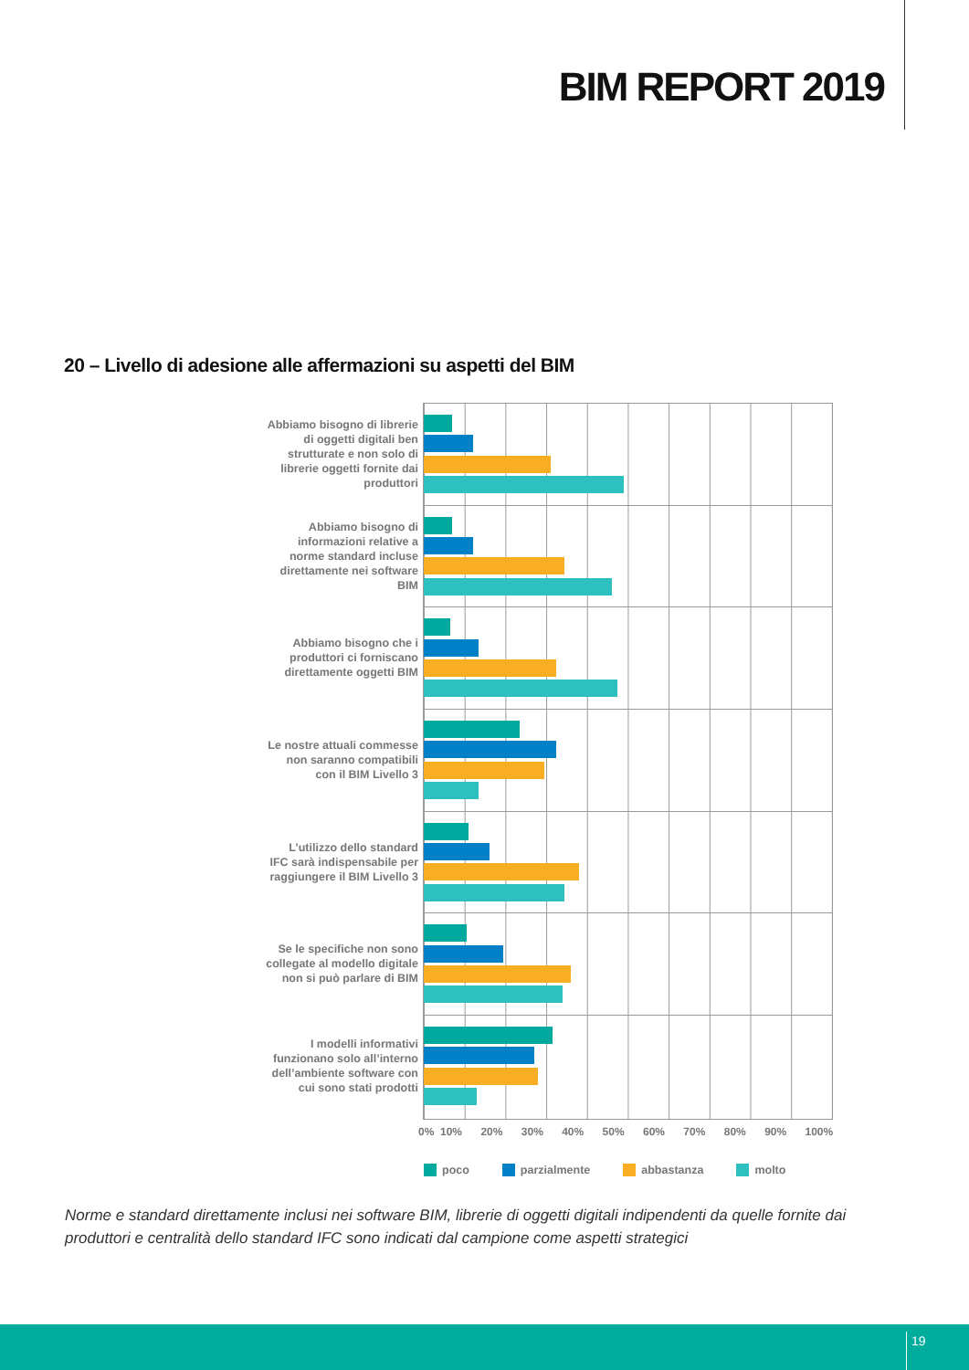BIM REPORT 2019
20 – Livello di adesione alle affermazioni su aspetti del BIM
Abbiamo bisogno di librerie
di oggetti digitali ben
strutturate e non solo di
librerie oggetti fornite dai
produttori
Abbiamo bisogno di
informazioni relative a
norme standard incluse
direttamente nei software
BIM
Abbiamo bisogno che i
produttori ci forniscano
direttamente oggetti BIM
Le nostre attuali commesse
non saranno compatibili
con il BIM Livello 3
L’utilizzo dello standard
IFC sarà indispensabile per
raggiungere il BIM Livello 3
Se le specifiche non sono
collegate al modello digitale
non si può parlare di BIM
I modelli informativi
funzionano solo all’interno
dell’ambiente software con
cui sono stati prodotti
0% 10% 20% 30% 40% 50% 60% 70% 80% 90% 100%
poco parzialmente abbastanza molto
Norme e standard direttamente inclusi nei software BIM, librerie di oggetti digitali indipendenti da quelle fornite dai produttori e centralità dello standard IFC sono indicati dal campione come aspetti strategici
19